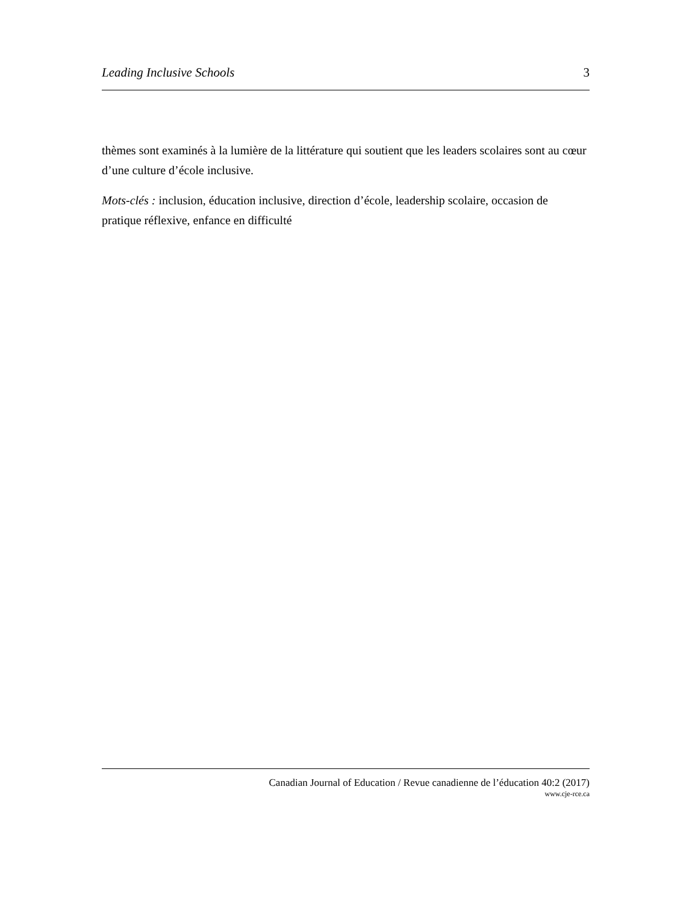Leading Inclusive Schools 3
thèmes sont examinés à la lumière de la littérature qui soutient que les leaders scolaires sont au cœur d’une culture d’école inclusive.
Mots-clés : inclusion, éducation inclusive, direction d’école, leadership scolaire, occasion de pratique réflexive, enfance en difficulté
Canadian Journal of Education / Revue canadienne de l’éducation 40:2 (2017)
www.cje-rce.ca